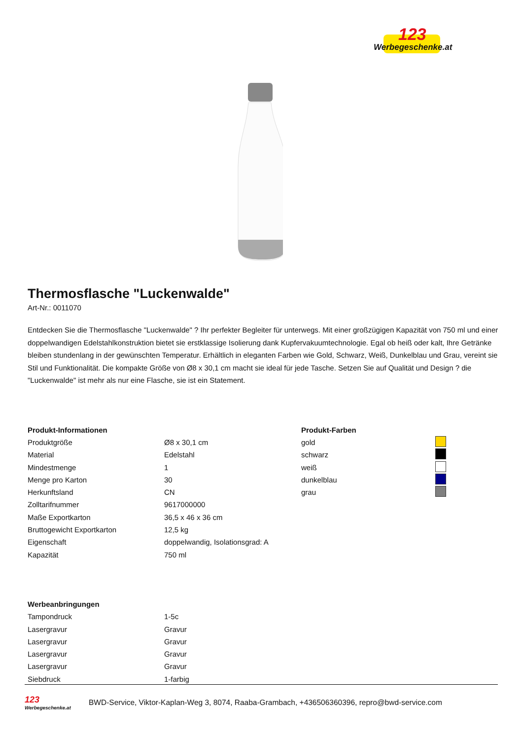123
Werbegeschenke.at
Thermosflasche "Luckenwalde"
Art-Nr.: 0011070
Entdecken Sie die Thermosflasche "Luckenwalde" ? Ihr perfekter Begleiter für unterwegs. Mit einer großzügigen Kapazität von 750 ml und einer doppelwandigen Edelstahlkonstruktion bietet sie erstklassige Isolierung dank Kupfervakuumtechnologie. Egal ob heiß oder kalt, Ihre Getränke bleiben stundenlang in der gewünschten Temperatur. Erhältlich in eleganten Farben wie Gold, Schwarz, Weiß, Dunkelblau und Grau, vereint sie Stil und Funktionalität. Die kompakte Größe von Ø8 x 30,1 cm macht sie ideal für jede Tasche. Setzen Sie auf Qualität und Design ? die "Luckenwalde" ist mehr als nur eine Flasche, sie ist ein Statement.
| Produkt-Informationen | |
| --- | --- |
| Produktgröße | Ø8 x 30,1 cm |
| Material | Edelstahl |
| Mindestmenge | 1 |
| Menge pro Karton | 30 |
| Herkunftsland | CN |
| Zolltarifnummer | 9617000000 |
| Maße Exportkarton | 36,5 x 46 x 36 cm |
| Bruttogewicht Exportkarton | 12,5 kg |
| Eigenschaft | doppelwandig, Isolationsgrad: A |
| Kapazität | 750 ml |
| Produkt-Farben | |
| --- | --- |
| gold | |
| schwarz | |
| weiß | |
| dunkelblau | |
| grau | |
| Werbeanbringungen | |
| --- | --- |
| Tampondruck | 1-5c |
| Lasergravur | Gravur |
| Lasergravur | Gravur |
| Lasergravur | Gravur |
| Lasergravur | Gravur |
| Siebdruck | 1-farbig |
123
Werbegeschenke.at
BWD-Service, Viktor-Kaplan-Weg 3, 8074, Raaba-Grambach, +436506360396, repro@bwd-service.com